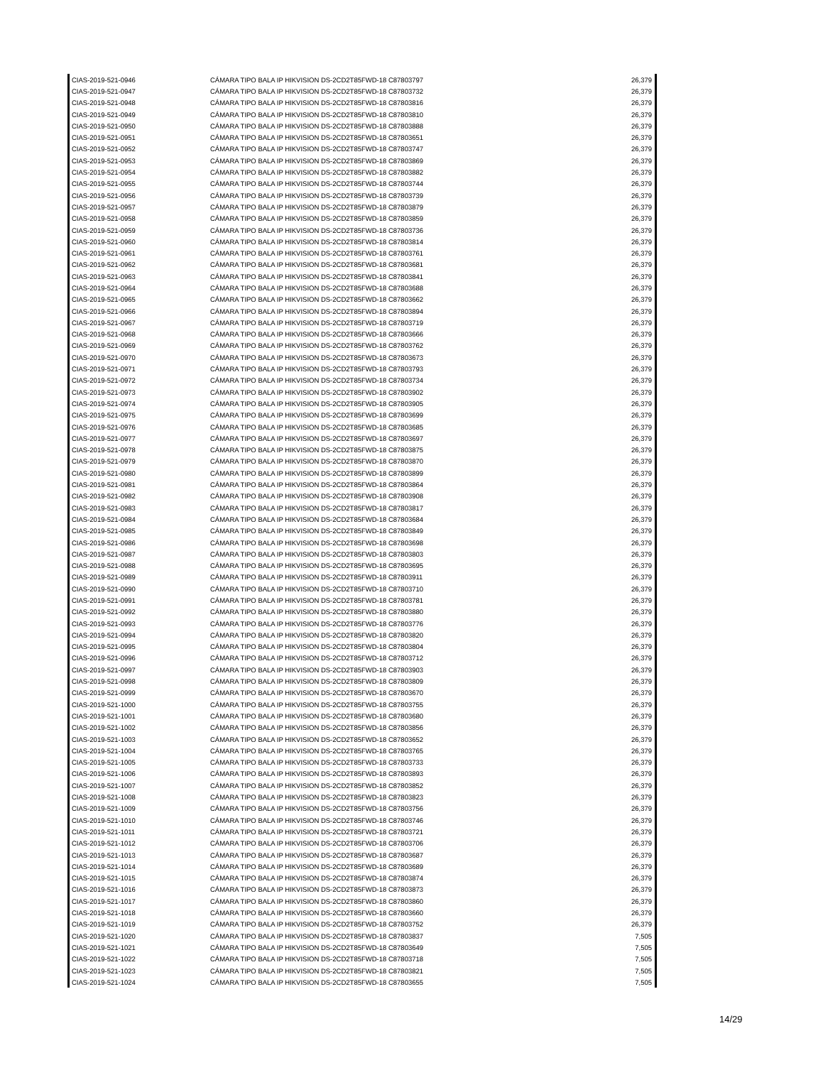| CIAS-2019-521-0946 | CÁMARA TIPO BALA IP HIKVISION DS-2CD2T85FWD-18 C87803797 | 26,379 |
| CIAS-2019-521-0947 | CÁMARA TIPO BALA IP HIKVISION DS-2CD2T85FWD-18 C87803732 | 26,379 |
| CIAS-2019-521-0948 | CÁMARA TIPO BALA IP HIKVISION DS-2CD2T85FWD-18 C87803816 | 26,379 |
| CIAS-2019-521-0949 | CÁMARA TIPO BALA IP HIKVISION DS-2CD2T85FWD-18 C87803810 | 26,379 |
| CIAS-2019-521-0950 | CÁMARA TIPO BALA IP HIKVISION DS-2CD2T85FWD-18 C87803888 | 26,379 |
| CIAS-2019-521-0951 | CÁMARA TIPO BALA IP HIKVISION DS-2CD2T85FWD-18 C87803651 | 26,379 |
| CIAS-2019-521-0952 | CÁMARA TIPO BALA IP HIKVISION DS-2CD2T85FWD-18 C87803747 | 26,379 |
| CIAS-2019-521-0953 | CÁMARA TIPO BALA IP HIKVISION DS-2CD2T85FWD-18 C87803869 | 26,379 |
| CIAS-2019-521-0954 | CÁMARA TIPO BALA IP HIKVISION DS-2CD2T85FWD-18 C87803882 | 26,379 |
| CIAS-2019-521-0955 | CÁMARA TIPO BALA IP HIKVISION DS-2CD2T85FWD-18 C87803744 | 26,379 |
| CIAS-2019-521-0956 | CÁMARA TIPO BALA IP HIKVISION DS-2CD2T85FWD-18 C87803739 | 26,379 |
| CIAS-2019-521-0957 | CÁMARA TIPO BALA IP HIKVISION DS-2CD2T85FWD-18 C87803879 | 26,379 |
| CIAS-2019-521-0958 | CÁMARA TIPO BALA IP HIKVISION DS-2CD2T85FWD-18 C87803859 | 26,379 |
| CIAS-2019-521-0959 | CÁMARA TIPO BALA IP HIKVISION DS-2CD2T85FWD-18 C87803736 | 26,379 |
| CIAS-2019-521-0960 | CÁMARA TIPO BALA IP HIKVISION DS-2CD2T85FWD-18 C87803814 | 26,379 |
| CIAS-2019-521-0961 | CÁMARA TIPO BALA IP HIKVISION DS-2CD2T85FWD-18 C87803761 | 26,379 |
| CIAS-2019-521-0962 | CÁMARA TIPO BALA IP HIKVISION DS-2CD2T85FWD-18 C87803681 | 26,379 |
| CIAS-2019-521-0963 | CÁMARA TIPO BALA IP HIKVISION DS-2CD2T85FWD-18 C87803841 | 26,379 |
| CIAS-2019-521-0964 | CÁMARA TIPO BALA IP HIKVISION DS-2CD2T85FWD-18 C87803688 | 26,379 |
| CIAS-2019-521-0965 | CÁMARA TIPO BALA IP HIKVISION DS-2CD2T85FWD-18 C87803662 | 26,379 |
| CIAS-2019-521-0966 | CÁMARA TIPO BALA IP HIKVISION DS-2CD2T85FWD-18 C87803894 | 26,379 |
| CIAS-2019-521-0967 | CÁMARA TIPO BALA IP HIKVISION DS-2CD2T85FWD-18 C87803719 | 26,379 |
| CIAS-2019-521-0968 | CÁMARA TIPO BALA IP HIKVISION DS-2CD2T85FWD-18 C87803666 | 26,379 |
| CIAS-2019-521-0969 | CÁMARA TIPO BALA IP HIKVISION DS-2CD2T85FWD-18 C87803762 | 26,379 |
| CIAS-2019-521-0970 | CÁMARA TIPO BALA IP HIKVISION DS-2CD2T85FWD-18 C87803673 | 26,379 |
| CIAS-2019-521-0971 | CÁMARA TIPO BALA IP HIKVISION DS-2CD2T85FWD-18 C87803793 | 26,379 |
| CIAS-2019-521-0972 | CÁMARA TIPO BALA IP HIKVISION DS-2CD2T85FWD-18 C87803734 | 26,379 |
| CIAS-2019-521-0973 | CÁMARA TIPO BALA IP HIKVISION DS-2CD2T85FWD-18 C87803902 | 26,379 |
| CIAS-2019-521-0974 | CÁMARA TIPO BALA IP HIKVISION DS-2CD2T85FWD-18 C87803905 | 26,379 |
| CIAS-2019-521-0975 | CÁMARA TIPO BALA IP HIKVISION DS-2CD2T85FWD-18 C87803699 | 26,379 |
| CIAS-2019-521-0976 | CÁMARA TIPO BALA IP HIKVISION DS-2CD2T85FWD-18 C87803685 | 26,379 |
| CIAS-2019-521-0977 | CÁMARA TIPO BALA IP HIKVISION DS-2CD2T85FWD-18 C87803697 | 26,379 |
| CIAS-2019-521-0978 | CÁMARA TIPO BALA IP HIKVISION DS-2CD2T85FWD-18 C87803875 | 26,379 |
| CIAS-2019-521-0979 | CÁMARA TIPO BALA IP HIKVISION DS-2CD2T85FWD-18 C87803870 | 26,379 |
| CIAS-2019-521-0980 | CÁMARA TIPO BALA IP HIKVISION DS-2CD2T85FWD-18 C87803899 | 26,379 |
| CIAS-2019-521-0981 | CÁMARA TIPO BALA IP HIKVISION DS-2CD2T85FWD-18 C87803864 | 26,379 |
| CIAS-2019-521-0982 | CÁMARA TIPO BALA IP HIKVISION DS-2CD2T85FWD-18 C87803908 | 26,379 |
| CIAS-2019-521-0983 | CÁMARA TIPO BALA IP HIKVISION DS-2CD2T85FWD-18 C87803817 | 26,379 |
| CIAS-2019-521-0984 | CÁMARA TIPO BALA IP HIKVISION DS-2CD2T85FWD-18 C87803684 | 26,379 |
| CIAS-2019-521-0985 | CÁMARA TIPO BALA IP HIKVISION DS-2CD2T85FWD-18 C87803849 | 26,379 |
| CIAS-2019-521-0986 | CÁMARA TIPO BALA IP HIKVISION DS-2CD2T85FWD-18 C87803698 | 26,379 |
| CIAS-2019-521-0987 | CÁMARA TIPO BALA IP HIKVISION DS-2CD2T85FWD-18 C87803803 | 26,379 |
| CIAS-2019-521-0988 | CÁMARA TIPO BALA IP HIKVISION DS-2CD2T85FWD-18 C87803695 | 26,379 |
| CIAS-2019-521-0989 | CÁMARA TIPO BALA IP HIKVISION DS-2CD2T85FWD-18 C87803911 | 26,379 |
| CIAS-2019-521-0990 | CÁMARA TIPO BALA IP HIKVISION DS-2CD2T85FWD-18 C87803710 | 26,379 |
| CIAS-2019-521-0991 | CÁMARA TIPO BALA IP HIKVISION DS-2CD2T85FWD-18 C87803781 | 26,379 |
| CIAS-2019-521-0992 | CÁMARA TIPO BALA IP HIKVISION DS-2CD2T85FWD-18 C87803880 | 26,379 |
| CIAS-2019-521-0993 | CÁMARA TIPO BALA IP HIKVISION DS-2CD2T85FWD-18 C87803776 | 26,379 |
| CIAS-2019-521-0994 | CÁMARA TIPO BALA IP HIKVISION DS-2CD2T85FWD-18 C87803820 | 26,379 |
| CIAS-2019-521-0995 | CÁMARA TIPO BALA IP HIKVISION DS-2CD2T85FWD-18 C87803804 | 26,379 |
| CIAS-2019-521-0996 | CÁMARA TIPO BALA IP HIKVISION DS-2CD2T85FWD-18 C87803712 | 26,379 |
| CIAS-2019-521-0997 | CÁMARA TIPO BALA IP HIKVISION DS-2CD2T85FWD-18 C87803903 | 26,379 |
| CIAS-2019-521-0998 | CÁMARA TIPO BALA IP HIKVISION DS-2CD2T85FWD-18 C87803809 | 26,379 |
| CIAS-2019-521-0999 | CÁMARA TIPO BALA IP HIKVISION DS-2CD2T85FWD-18 C87803670 | 26,379 |
| CIAS-2019-521-1000 | CÁMARA TIPO BALA IP HIKVISION DS-2CD2T85FWD-18 C87803755 | 26,379 |
| CIAS-2019-521-1001 | CÁMARA TIPO BALA IP HIKVISION DS-2CD2T85FWD-18 C87803680 | 26,379 |
| CIAS-2019-521-1002 | CÁMARA TIPO BALA IP HIKVISION DS-2CD2T85FWD-18 C87803856 | 26,379 |
| CIAS-2019-521-1003 | CÁMARA TIPO BALA IP HIKVISION DS-2CD2T85FWD-18 C87803652 | 26,379 |
| CIAS-2019-521-1004 | CÁMARA TIPO BALA IP HIKVISION DS-2CD2T85FWD-18 C87803765 | 26,379 |
| CIAS-2019-521-1005 | CÁMARA TIPO BALA IP HIKVISION DS-2CD2T85FWD-18 C87803733 | 26,379 |
| CIAS-2019-521-1006 | CÁMARA TIPO BALA IP HIKVISION DS-2CD2T85FWD-18 C87803893 | 26,379 |
| CIAS-2019-521-1007 | CÁMARA TIPO BALA IP HIKVISION DS-2CD2T85FWD-18 C87803852 | 26,379 |
| CIAS-2019-521-1008 | CÁMARA TIPO BALA IP HIKVISION DS-2CD2T85FWD-18 C87803823 | 26,379 |
| CIAS-2019-521-1009 | CÁMARA TIPO BALA IP HIKVISION DS-2CD2T85FWD-18 C87803756 | 26,379 |
| CIAS-2019-521-1010 | CÁMARA TIPO BALA IP HIKVISION DS-2CD2T85FWD-18 C87803746 | 26,379 |
| CIAS-2019-521-1011 | CÁMARA TIPO BALA IP HIKVISION DS-2CD2T85FWD-18 C87803721 | 26,379 |
| CIAS-2019-521-1012 | CÁMARA TIPO BALA IP HIKVISION DS-2CD2T85FWD-18 C87803706 | 26,379 |
| CIAS-2019-521-1013 | CÁMARA TIPO BALA IP HIKVISION DS-2CD2T85FWD-18 C87803687 | 26,379 |
| CIAS-2019-521-1014 | CÁMARA TIPO BALA IP HIKVISION DS-2CD2T85FWD-18 C87803689 | 26,379 |
| CIAS-2019-521-1015 | CÁMARA TIPO BALA IP HIKVISION DS-2CD2T85FWD-18 C87803874 | 26,379 |
| CIAS-2019-521-1016 | CÁMARA TIPO BALA IP HIKVISION DS-2CD2T85FWD-18 C87803873 | 26,379 |
| CIAS-2019-521-1017 | CÁMARA TIPO BALA IP HIKVISION DS-2CD2T85FWD-18 C87803860 | 26,379 |
| CIAS-2019-521-1018 | CÁMARA TIPO BALA IP HIKVISION DS-2CD2T85FWD-18 C87803660 | 26,379 |
| CIAS-2019-521-1019 | CÁMARA TIPO BALA IP HIKVISION DS-2CD2T85FWD-18 C87803752 | 26,379 |
| CIAS-2019-521-1020 | CÁMARA TIPO BALA IP HIKVISION DS-2CD2T85FWD-18 C87803837 | 7,505 |
| CIAS-2019-521-1021 | CÁMARA TIPO BALA IP HIKVISION DS-2CD2T85FWD-18 C87803649 | 7,505 |
| CIAS-2019-521-1022 | CÁMARA TIPO BALA IP HIKVISION DS-2CD2T85FWD-18 C87803718 | 7,505 |
| CIAS-2019-521-1023 | CÁMARA TIPO BALA IP HIKVISION DS-2CD2T85FWD-18 C87803821 | 7,505 |
| CIAS-2019-521-1024 | CÁMARA TIPO BALA IP HIKVISION DS-2CD2T85FWD-18 C87803655 | 7,505 |
14/29